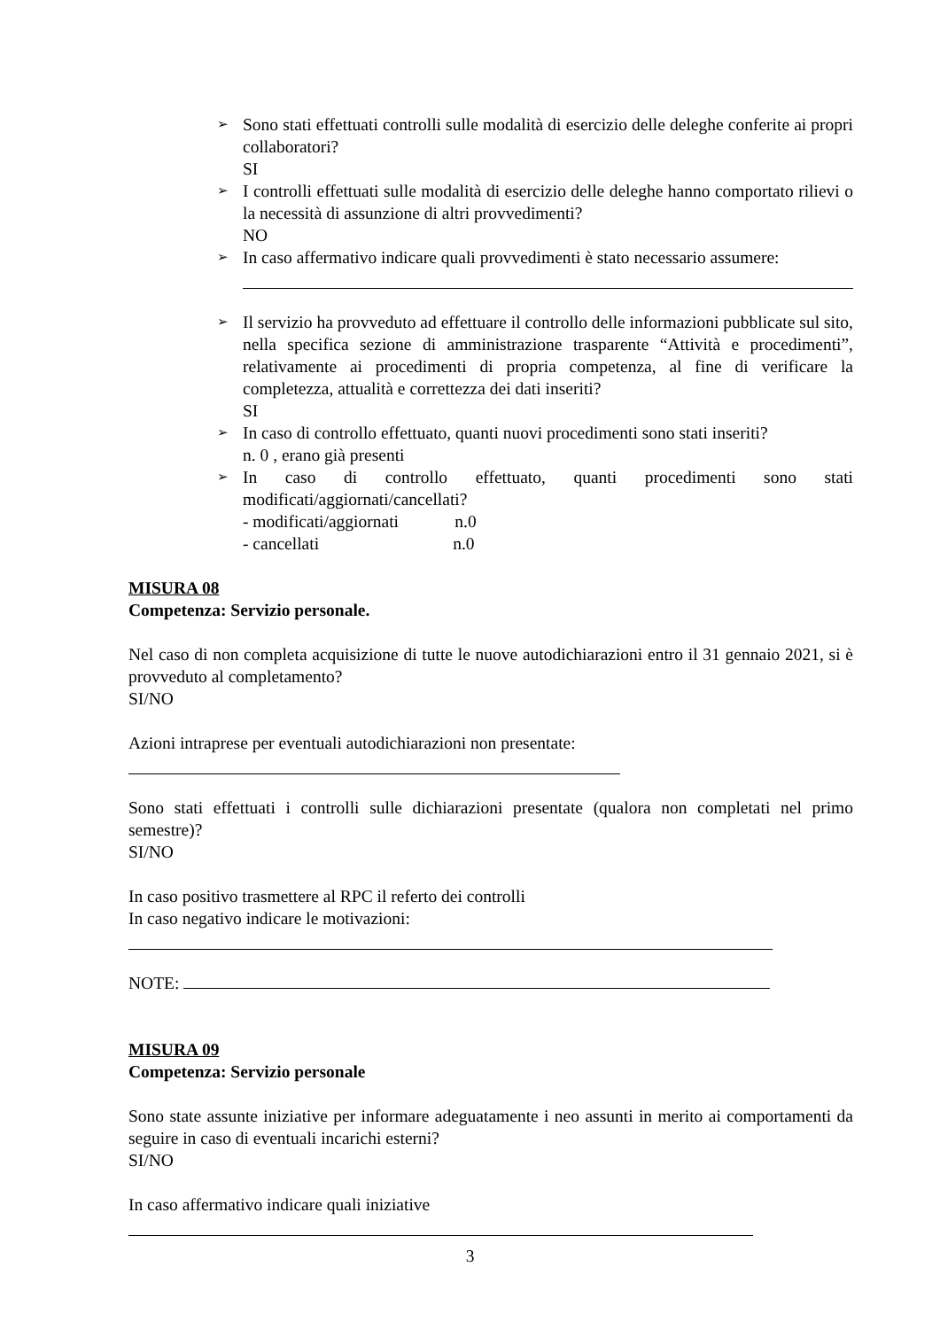➢
Sono stati effettuati controlli sulle modalità di esercizio delle deleghe conferite ai propri collaboratori?
SI
➢
I controlli effettuati sulle modalità di esercizio delle deleghe hanno comportato rilievi o la necessità di assunzione di altri provvedimenti?
NO
➢
In caso affermativo indicare quali provvedimenti è stato necessario assumere:
➢
Il servizio ha provveduto ad effettuare il controllo delle informazioni pubblicate sul sito, nella specifica sezione di amministrazione trasparente “Attività e procedimenti”, relativamente ai procedimenti di propria competenza, al fine di verificare la completezza, attualità e correttezza dei dati inseriti?
SI
➢
In caso di controllo effettuato, quanti nuovi procedimenti sono stati inseriti?
n. 0 , erano già presenti
➢
In caso di controllo effettuato, quanti procedimenti sono stati modificati/aggiornati/cancellati?
- modificati/aggiornati n.0
- cancellati n.0
MISURA 08
Competenza: Servizio personale.
Nel caso di non completa acquisizione di tutte le nuove autodichiarazioni entro il 31 gennaio 2021, si è provveduto al completamento?
SI/NO
Azioni intraprese per eventuali autodichiarazioni non presentate:
Sono stati effettuati i controlli sulle dichiarazioni presentate (qualora non completati nel primo semestre)?
SI/NO
In caso positivo trasmettere al RPC il referto dei controlli
In caso negativo indicare le motivazioni:
NOTE:
MISURA 09
Competenza: Servizio personale
Sono state assunte iniziative per informare adeguatamente i neo assunti in merito ai comportamenti da seguire in caso di eventuali incarichi esterni?
SI/NO
In caso affermativo indicare quali iniziative
3